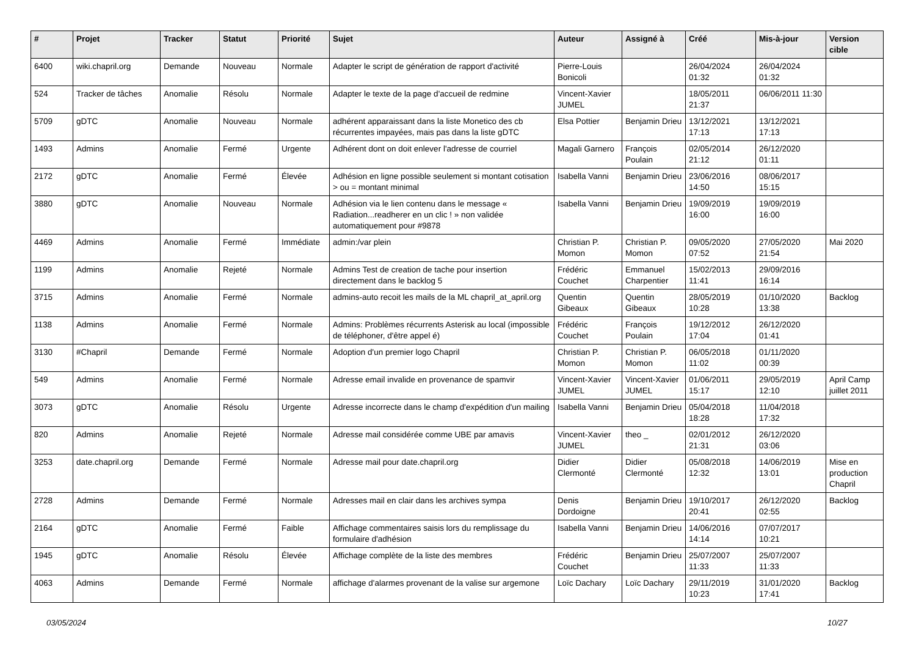| # | Projet | Tracker | Statut | Priorité | Sujet | Auteur | Assigné à | Créé | Mis-à-jour | Version cible |
| --- | --- | --- | --- | --- | --- | --- | --- | --- | --- | --- |
| 6400 | wiki.chapril.org | Demande | Nouveau | Normale | Adapter le script de génération de rapport d'activité | Pierre-Louis Bonicoli | | 26/04/2024 01:32 | 26/04/2024 01:32 | |
| 524 | Tracker de tâches | Anomalie | Résolu | Normale | Adapter le texte de la page d'accueil de redmine | Vincent-Xavier JUMEL | | 18/05/2011 21:37 | 06/06/2011 11:30 | |
| 5709 | gDTC | Anomalie | Nouveau | Normale | adhérent apparaissant dans la liste Monetico des cb récurrentes impayées, mais pas dans la liste gDTC | Elsa Pottier | Benjamin Drieu | 13/12/2021 17:13 | 13/12/2021 17:13 | |
| 1493 | Admins | Anomalie | Fermé | Urgente | Adhérent dont on doit enlever l'adresse de courriel | Magali Garnero | François Poulain | 02/05/2014 21:12 | 26/12/2020 01:11 | |
| 2172 | gDTC | Anomalie | Fermé | Élevée | Adhésion en ligne possible seulement si montant cotisation > ou = montant minimal | Isabella Vanni | Benjamin Drieu | 23/06/2016 14:50 | 08/06/2017 15:15 | |
| 3880 | gDTC | Anomalie | Nouveau | Normale | Adhésion via le lien contenu dans le message « Radiation...readherer en un clic ! » non validée automatiquement pour #9878 | Isabella Vanni | Benjamin Drieu | 19/09/2019 16:00 | 19/09/2019 16:00 | |
| 4469 | Admins | Anomalie | Fermé | Immédiate | admin:/var plein | Christian P. Momon | Christian P. Momon | 09/05/2020 07:52 | 27/05/2020 21:54 | Mai 2020 |
| 1199 | Admins | Anomalie | Rejeté | Normale | Admins Test de creation de tache pour insertion directement dans le backlog 5 | Frédéric Couchet | Emmanuel Charpentier | 15/02/2013 11:41 | 29/09/2016 16:14 | |
| 3715 | Admins | Anomalie | Fermé | Normale | admins-auto recoit les mails de la ML chapril_at_april.org | Quentin Gibeaux | Quentin Gibeaux | 28/05/2019 10:28 | 01/10/2020 13:38 | Backlog |
| 1138 | Admins | Anomalie | Fermé | Normale | Admins: Problèmes récurrents Asterisk au local (impossible de téléphoner, d'être appel é) | Frédéric Couchet | François Poulain | 19/12/2012 17:04 | 26/12/2020 01:41 | |
| 3130 | #Chapril | Demande | Fermé | Normale | Adoption d'un premier logo Chapril | Christian P. Momon | Christian P. Momon | 06/05/2018 11:02 | 01/11/2020 00:39 | |
| 549 | Admins | Anomalie | Fermé | Normale | Adresse email invalide en provenance de spamvir | Vincent-Xavier JUMEL | Vincent-Xavier JUMEL | 01/06/2011 15:17 | 29/05/2019 12:10 | April Camp juillet 2011 |
| 3073 | gDTC | Anomalie | Résolu | Urgente | Adresse incorrecte dans le champ d'expédition d'un mailing | Isabella Vanni | Benjamin Drieu | 05/04/2018 18:28 | 11/04/2018 17:32 | |
| 820 | Admins | Anomalie | Rejeté | Normale | Adresse mail considérée comme UBE par amavis | Vincent-Xavier JUMEL | theo _ | 02/01/2012 21:31 | 26/12/2020 03:06 | |
| 3253 | date.chapril.org | Demande | Fermé | Normale | Adresse mail pour date.chapril.org | Didier Clermonté | Didier Clermonté | 05/08/2018 12:32 | 14/06/2019 13:01 | Mise en production Chapril |
| 2728 | Admins | Demande | Fermé | Normale | Adresses mail en clair dans les archives sympa | Denis Dordoigne | Benjamin Drieu | 19/10/2017 20:41 | 26/12/2020 02:55 | Backlog |
| 2164 | gDTC | Anomalie | Fermé | Faible | Affichage commentaires saisis lors du remplissage du formulaire d'adhésion | Isabella Vanni | Benjamin Drieu | 14/06/2016 14:14 | 07/07/2017 10:21 | |
| 1945 | gDTC | Anomalie | Résolu | Élevée | Affichage complète de la liste des membres | Frédéric Couchet | Benjamin Drieu | 25/07/2007 11:33 | 25/07/2007 11:33 | |
| 4063 | Admins | Demande | Fermé | Normale | affichage d'alarmes provenant de la valise sur argemone | Loïc Dachary | Loïc Dachary | 29/11/2019 10:23 | 31/01/2020 17:41 | Backlog |
03/05/2024 10/27